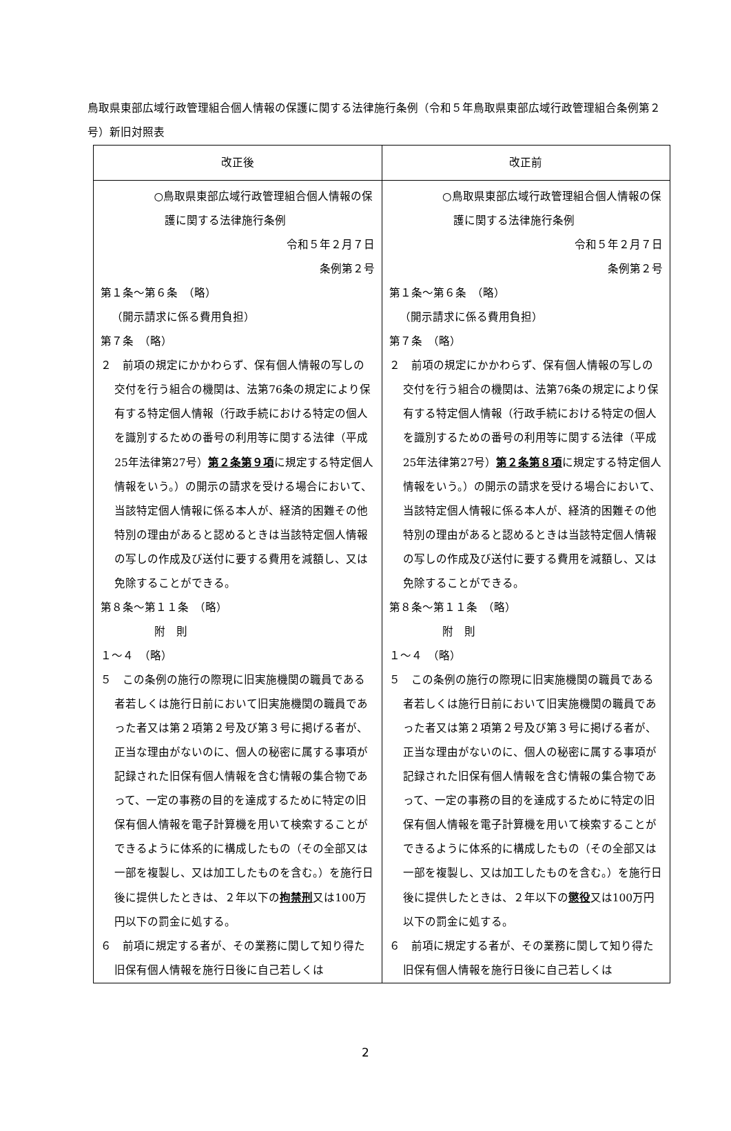鳥取県東部広域行政管理組合個人情報の保護に関する法律施行条例（令和５年鳥取県東部広域行政管理組合条例第２号）新旧対照表
| 改正後 | 改正前 |
| --- | --- |
| ○鳥取県東部広域行政管理組合個人情報の保護に関する法律施行条例 令和５年２月７日 条例第２号 第１条～第６条 （略） （開示請求に係る費用負担） 第７条 （略） ２ 前項の規定にかかわらず、保有個人情報の写しの交付を行う組合の機関は、法第76条の規定により保有する特定個人情報（行政手続における特定の個人を識別するための番号の利用等に関する法律（平成25年法律第27号） 第２条第９項 に規定する特定個人情報をいう。）の開示の請求を受ける場合において、当該特定個人情報に係る本人が、経済的困難その他特別の理由があると認めるときは当該特定個人情報の写しの作成及び送付に要する費用を減額し、又は免除することができる。 第８条～第１１条 （略） 附 則 １～４ （略） ５ この条例の施行の際現に旧実施機関の職員である者若しくは施行日前において旧実施機関の職員であった者又は第２項第２号及び第３号に掲げる者が、正当な理由がないのに、個人の秘密に属する事項が記録された旧保有個人情報を含む情報の集合物であって、一定の事務の目的を達成するために特定の旧保有個人情報を電子計算機を用いて検索することができるように体系的に構成したもの（その全部又は一部を複製し、又は加工したものを含む。）を施行日後に提供したときは、２年以下の 拘禁刑 又は100万円以下の罰金に処する。 ６ 前項に規定する者が、その業務に関して知り得た旧保有個人情報を施行日後に自己若しくは | ○鳥取県東部広域行政管理組合個人情報の保護に関する法律施行条例 令和５年２月７日 条例第２号 第１条～第６条 （略） （開示請求に係る費用負担） 第７条 （略） ２ 前項の規定にかかわらず、保有個人情報の写しの交付を行う組合の機関は、法第76条の規定により保有する特定個人情報（行政手続における特定の個人を識別するための番号の利用等に関する法律（平成25年法律第27号） 第２条第８項 に規定する特定個人情報をいう。）の開示の請求を受ける場合において、当該特定個人情報に係る本人が、経済的困難その他特別の理由があると認めるときは当該特定個人情報の写しの作成及び送付に要する費用を減額し、又は免除することができる。 第８条～第１１条 （略） 附 則 １～４ （略） ５ この条例の施行の際現に旧実施機関の職員である者若しくは施行日前において旧実施機関の職員であった者又は第２項第２号及び第３号に掲げる者が、正当な理由がないのに、個人の秘密に属する事項が記録された旧保有個人情報を含む情報の集合物であって、一定の事務の目的を達成するために特定の旧保有個人情報を電子計算機を用いて検索することができるように体系的に構成したもの（その全部又は一部を複製し、又は加工したものを含む。）を施行日後に提供したときは、２年以下の 懲役 又は100万円以下の罰金に処する。 ６ 前項に規定する者が、その業務に関して知り得た旧保有個人情報を施行日後に自己若しくは |
2